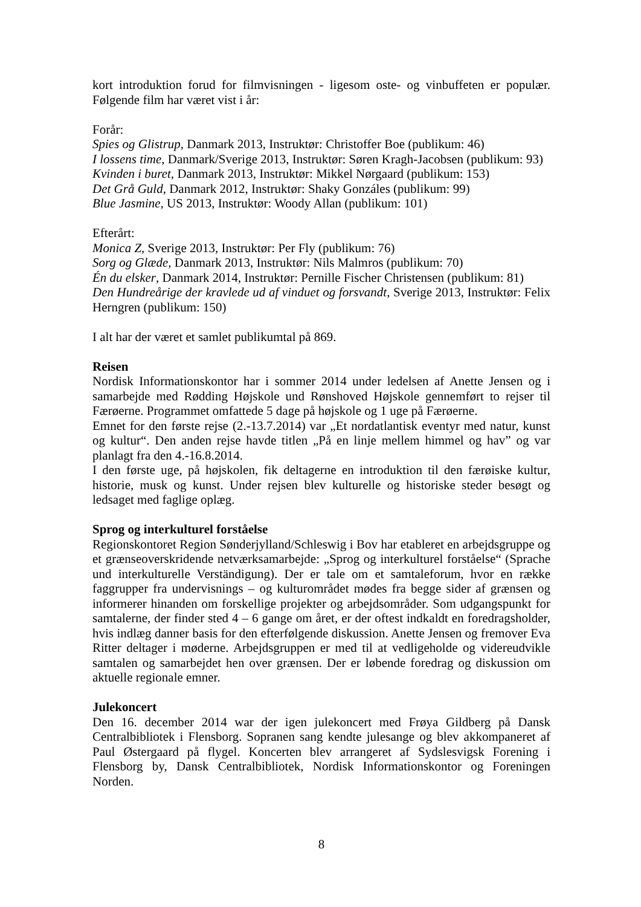kort introduktion forud for filmvisningen - ligesom oste- og vinbuffeten er populær. Følgende film har været vist i år:
Forår:
Spies og Glistrup, Danmark 2013, Instruktør: Christoffer Boe (publikum: 46)
I lossens time, Danmark/Sverige 2013, Instruktør: Søren Kragh-Jacobsen (publikum: 93)
Kvinden i buret, Danmark 2013, Instruktør: Mikkel Nørgaard (publikum: 153)
Det Grå Guld, Danmark 2012, Instruktør: Shaky Gonzáles (publikum: 99)
Blue Jasmine, US 2013, Instruktør: Woody Allan (publikum: 101)
Efterårt:
Monica Z, Sverige 2013, Instruktør: Per Fly (publikum: 76)
Sorg og Glæde, Danmark 2013, Instruktør: Nils Malmros (publikum: 70)
Én du elsker, Danmark 2014, Instruktør: Pernille Fischer Christensen (publikum: 81)
Den Hundreårige der kravlede ud af vinduet og forsvandt, Sverige 2013, Instruktør: Felix Herngren (publikum: 150)
I alt har der været et samlet publikumtal på 869.
Reisen
Nordisk Informationskontor har i sommer 2014 under ledelsen af Anette Jensen og i samarbejde med Rødding Højskole und Rønshoved Højskole gennemført to rejser til Færøerne. Programmet omfattede 5 dage på højskole og 1 uge på Færøerne.
Emnet for den første rejse (2.-13.7.2014) var „Et nordatlantisk eventyr med natur, kunst og kultur“. Den anden rejse havde titlen „På en linje mellem himmel og hav” og var planlagt fra den 4.-16.8.2014.
I den første uge, på højskolen, fik deltagerne en introduktion til den færøiske kultur, historie, musk og kunst. Under rejsen blev kulturelle og historiske steder besøgt og ledsaget med faglige oplæg.
Sprog og interkulturel forståelse
Regionskontoret Region Sønderjylland/Schleswig i Bov har etableret en arbejdsgruppe og et grænseoverskridende netværksamarbejde: „Sprog og interkulturel forståelse“ (Sprache und interkulturelle Verständigung). Der er tale om et samtaleforum, hvor en række faggrupper fra undervisnings – og kulturområdet mødes fra begge sider af grænsen og informerer hinanden om forskellige projekter og arbejdsområder. Som udgangspunkt for samtalerne, der finder sted 4 – 6 gange om året, er der oftest indkaldt en foredragsholder, hvis indlæg danner basis for den efterfølgende diskussion. Anette Jensen og fremover Eva Ritter deltager i møderne. Arbejdsgruppen er med til at vedligeholde og videreudvikle samtalen og samarbejdet hen over grænsen. Der er løbende foredrag og diskussion om aktuelle regionale emner.
Julekoncert
Den 16. december 2014 war der igen julekoncert med Frøya Gildberg på Dansk Centralbibliotek i Flensborg. Sopranen sang kendte julesange og blev akkompaneret af Paul Østergaard på flygel. Koncerten blev arrangeret af Sydslesvigsk Forening i Flensborg by, Dansk Centralbibliotek, Nordisk Informationskontor og Foreningen Norden.
8